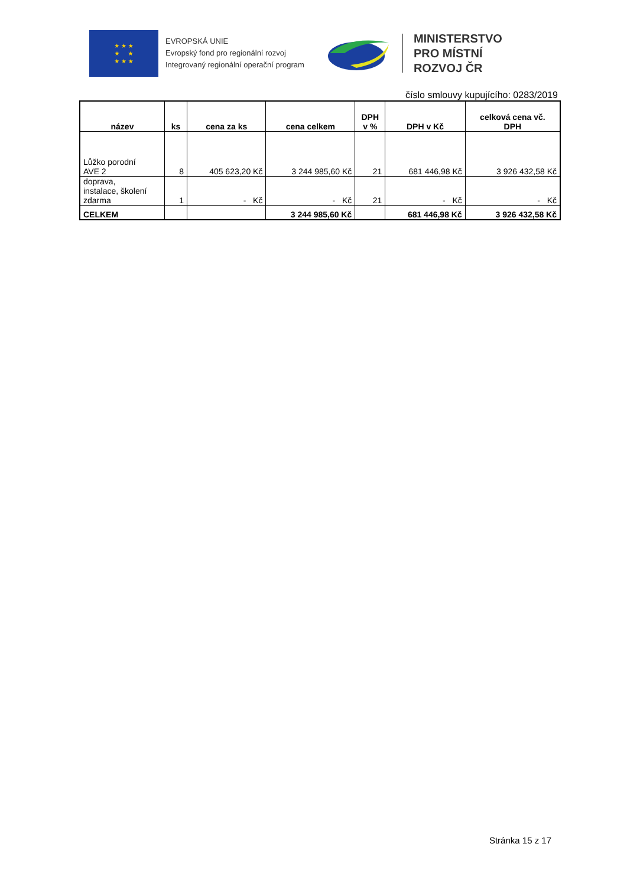★ ★ ★
★ ★
★ ★ ★
EVROPSKÁ UNIE
Evropský fond pro regionální rozvoj
Integrovaný regionální operační program
MINISTERSTVO
PRO MÍSTNÍ
ROZVOJ ČR
číslo smlouvy kupujícího: 0283/2019
| název | ks | cena za ks | cena celkem | DPH v % | DPH v Kč | celková cena vč. DPH |
| --- | --- | --- | --- | --- | --- | --- |
| Lůžko porodní AVE 2 | 8 | 405 623,20 Kč | 3 244 985,60 Kč | 21 | 681 446,98 Kč | 3 926 432,58 Kč |
| doprava, instalace, školení zdarma | 1 | - Kč | - Kč | 21 | - Kč | - Kč |
| CELKEM | | | 3 244 985,60 Kč | | 681 446,98 Kč | 3 926 432,58 Kč |
Stránka 15 z 17